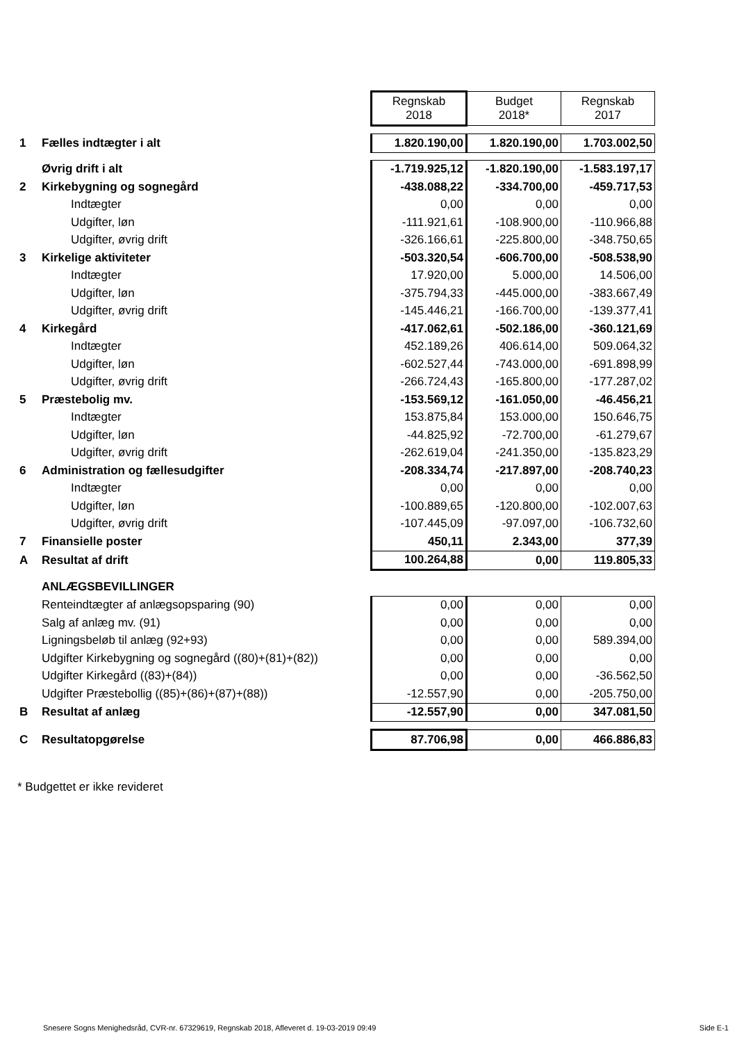| | | Regnskab 2018 | Budget 2018* | Regnskab 2017 |
| 1 | Fælles indtægter i alt | 1.820.190,00 | 1.820.190,00 | 1.703.002,50 |
| | Øvrig drift i alt | -1.719.925,12 | -1.820.190,00 | -1.583.197,17 |
| 2 | Kirkebygning og sognegård | -438.088,22 | -334.700,00 | -459.717,53 |
| | Indtægter | 0,00 | 0,00 | 0,00 |
| | Udgifter, løn | -111.921,61 | -108.900,00 | -110.966,88 |
| | Udgifter, øvrig drift | -326.166,61 | -225.800,00 | -348.750,65 |
| 3 | Kirkelige aktiviteter | -503.320,54 | -606.700,00 | -508.538,90 |
| | Indtægter | 17.920,00 | 5.000,00 | 14.506,00 |
| | Udgifter, løn | -375.794,33 | -445.000,00 | -383.667,49 |
| | Udgifter, øvrig drift | -145.446,21 | -166.700,00 | -139.377,41 |
| 4 | Kirkegård | -417.062,61 | -502.186,00 | -360.121,69 |
| | Indtægter | 452.189,26 | 406.614,00 | 509.064,32 |
| | Udgifter, løn | -602.527,44 | -743.000,00 | -691.898,99 |
| | Udgifter, øvrig drift | -266.724,43 | -165.800,00 | -177.287,02 |
| 5 | Præstebolig mv. | -153.569,12 | -161.050,00 | -46.456,21 |
| | Indtægter | 153.875,84 | 153.000,00 | 150.646,75 |
| | Udgifter, løn | -44.825,92 | -72.700,00 | -61.279,67 |
| | Udgifter, øvrig drift | -262.619,04 | -241.350,00 | -135.823,29 |
| 6 | Administration og fællesudgifter | -208.334,74 | -217.897,00 | -208.740,23 |
| | Indtægter | 0,00 | 0,00 | 0,00 |
| | Udgifter, løn | -100.889,65 | -120.800,00 | -102.007,63 |
| | Udgifter, øvrig drift | -107.445,09 | -97.097,00 | -106.732,60 |
| 7 | Finansielle poster | 450,11 | 2.343,00 | 377,39 |
| A | Resultat af drift | 100.264,88 | 0,00 | 119.805,33 |
| | ANLÆGSBEVILLINGER | | | |
| | Renteindtægter af anlægsopsparing (90) | 0,00 | 0,00 | 0,00 |
| | Salg af anlæg mv. (91) | 0,00 | 0,00 | 0,00 |
| | Ligningsbeløb til anlæg (92+93) | 0,00 | 0,00 | 589.394,00 |
| | Udgifter Kirkebygning og sognegård ((80)+(81)+(82)) | 0,00 | 0,00 | 0,00 |
| | Udgifter Kirkegård ((83)+(84)) | 0,00 | 0,00 | -36.562,50 |
| | Udgifter Præstebollig ((85)+(86)+(87)+(88)) | -12.557,90 | 0,00 | -205.750,00 |
| B | Resultat af anlæg | -12.557,90 | 0,00 | 347.081,50 |
| C | Resultatopgørelse | 87.706,98 | 0,00 | 466.886,83 |
* Budgettet er ikke revideret
Snesere Sogns Menighedsråd, CVR-nr. 67329619, Regnskab 2018, Afleveret d. 19-03-2019 09:49 Side E-1